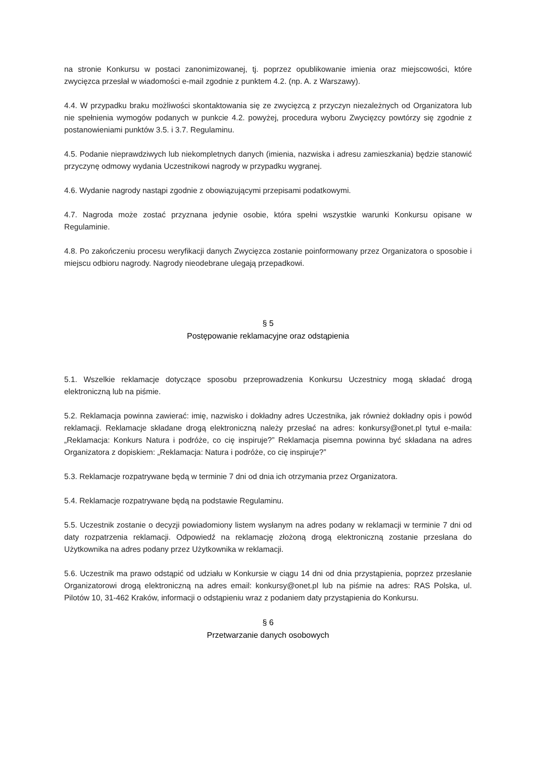na stronie Konkursu w postaci zanonimizowanej, tj. poprzez opublikowanie imienia oraz miejscowości, które zwycięzca przesłał w wiadomości e-mail zgodnie z punktem 4.2. (np. A. z Warszawy).
4.4. W przypadku braku możliwości skontaktowania się ze zwycięzcą z przyczyn niezależnych od Organizatora lub nie spełnienia wymogów podanych w punkcie 4.2. powyżej, procedura wyboru Zwycięzcy powtórzy się zgodnie z postanowieniami punktów 3.5. i 3.7. Regulaminu.
4.5. Podanie nieprawdziwych lub niekompletnych danych (imienia, nazwiska i adresu zamieszkania) będzie stanowić przyczynę odmowy wydania Uczestnikowi nagrody w przypadku wygranej.
4.6. Wydanie nagrody nastąpi zgodnie z obowiązującymi przepisami podatkowymi.
4.7. Nagroda może zostać przyznana jedynie osobie, która spełni wszystkie warunki Konkursu opisane w Regulaminie.
4.8. Po zakończeniu procesu weryfikacji danych Zwycięzca zostanie poinformowany przez Organizatora o sposobie i miejscu odbioru nagrody. Nagrody nieodebrane ulegają przepadkowi.
§ 5
Postępowanie reklamacyjne oraz odstąpienia
5.1. Wszelkie reklamacje dotyczące sposobu przeprowadzenia Konkursu Uczestnicy mogą składać drogą elektroniczną lub na piśmie.
5.2. Reklamacja powinna zawierać: imię, nazwisko i dokładny adres Uczestnika, jak również dokładny opis i powód reklamacji. Reklamacje składane drogą elektroniczną należy przesłać na adres: konkursy@onet.pl tytuł e-maila: „Reklamacja: Konkurs Natura i podróże, co cię inspiruje?” Reklamacja pisemna powinna być składana na adres Organizatora z dopiskiem: „Reklamacja: Natura i podróże, co cię inspiruje?”
5.3. Reklamacje rozpatrywane będą w terminie 7 dni od dnia ich otrzymania przez Organizatora.
5.4. Reklamacje rozpatrywane będą na podstawie Regulaminu.
5.5. Uczestnik zostanie o decyzji powiadomiony listem wysłanym na adres podany w reklamacji w terminie 7 dni od daty rozpatrzenia reklamacji. Odpowiedź na reklamację złożoną drogą elektroniczną zostanie przesłana do Użytkownika na adres podany przez Użytkownika w reklamacji.
5.6. Uczestnik ma prawo odstąpić od udziału w Konkursie w ciągu 14 dni od dnia przystąpienia, poprzez przesłanie Organizatorowi drogą elektroniczną na adres email: konkursy@onet.pl lub na piśmie na adres: RAS Polska, ul. Pilotów 10, 31-462 Kraków, informacji o odstąpieniu wraz z podaniem daty przystąpienia do Konkursu.
§ 6
Przetwarzanie danych osobowych